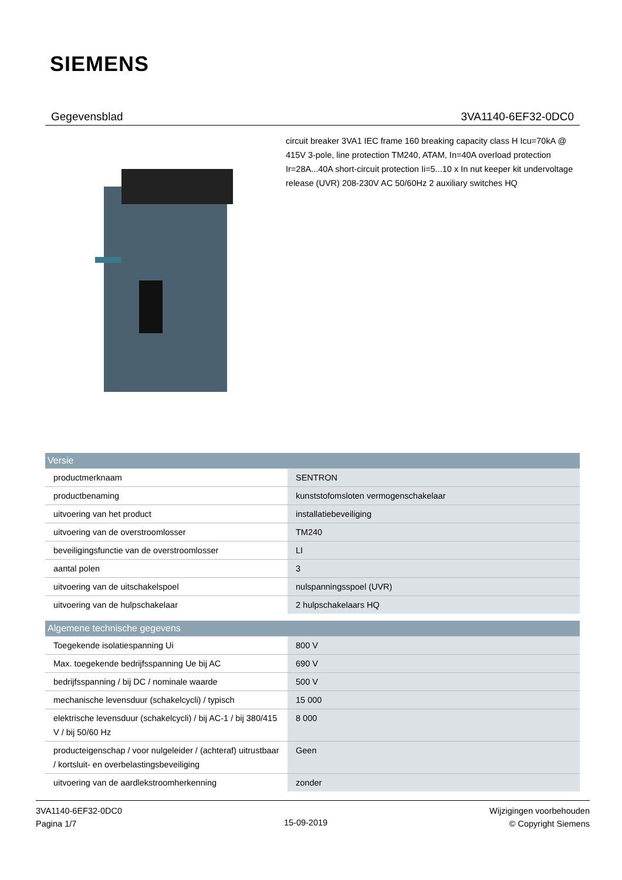SIEMENS
Gegevensblad 3VA1140-6EF32-0DC0
circuit breaker 3VA1 IEC frame 160 breaking capacity class H Icu=70kA @ 415V 3-pole, line protection TM240, ATAM, In=40A overload protection Ir=28A...40A short-circuit protection Ii=5...10 x In nut keeper kit undervoltage release (UVR) 208-230V AC 50/60Hz 2 auxiliary switches HQ
| Versie | |
| --- | --- |
| productmerknaam | SENTRON |
| productbenaming | kunststofomsloten vermogenschakelaar |
| uitvoering van het product | installatiebeveiliging |
| uitvoering van de overstroomlosser | TM240 |
| beveiligingsfunctie van de overstroomlosser | LI |
| aantal polen | 3 |
| uitvoering van de uitschakelspoel | nulspanningsspoel (UVR) |
| uitvoering van de hulpschakelaar | 2 hulpschakelaars HQ |
| Algemene technische gegevens | |
| --- | --- |
| Toegekende isolatiespanning Ui | 800 V |
| Max. toegekende bedrijfsspanning Ue bij AC | 690 V |
| bedrijfsspanning / bij DC / nominale waarde | 500 V |
| mechanische levensduur (schakelcycli) / typisch | 15 000 |
| elektrische levensduur (schakelcycli) / bij AC-1 / bij 380/415 V / bij 50/60 Hz | 8 000 |
| producteigenschap / voor nulgeleider / (achteraf) uitrustbaar / kortsluit- en overbelastingsbeveiliging | Geen |
| uitvoering van de aardlekstroomherkenning | zonder |
3VA1140-6EF32-0DC0
Pagina 1/7
15-09-2019
Wijzigingen voorbehouden
© Copyright Siemens